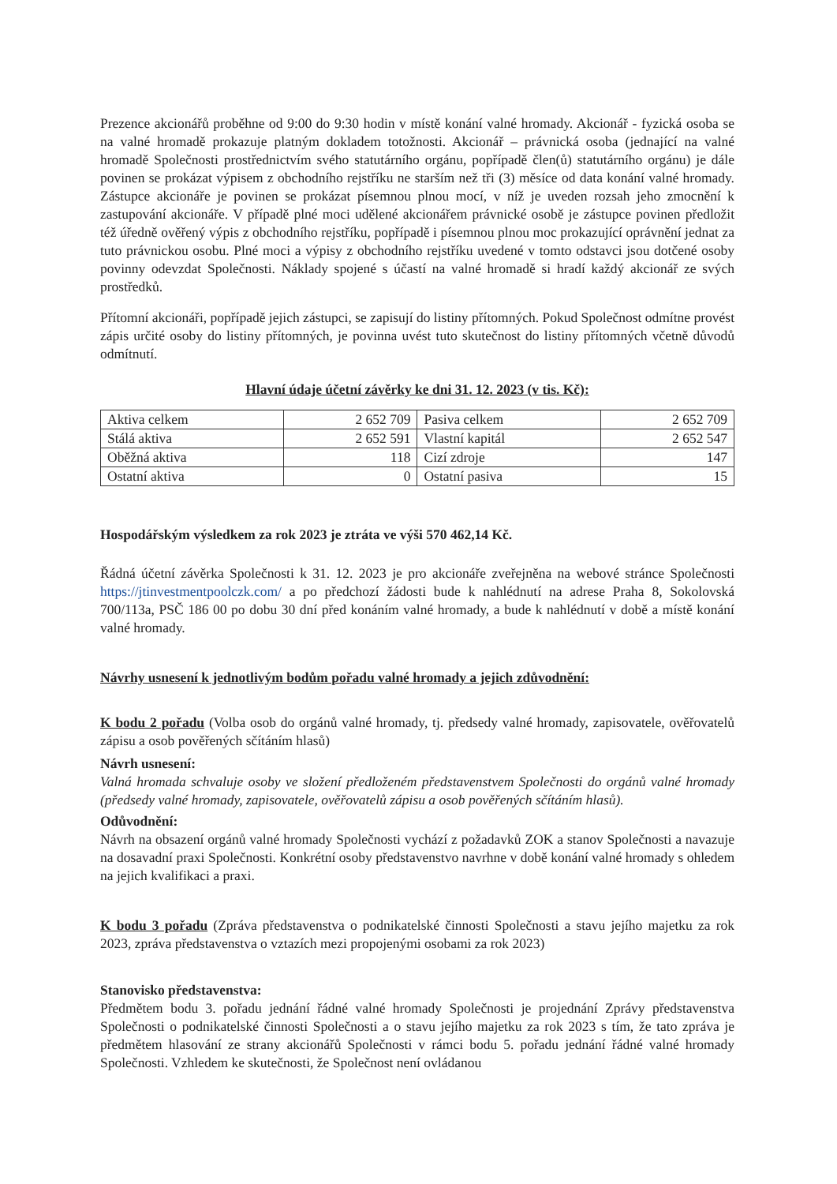Prezence akcionářů proběhne od 9:00 do 9:30 hodin v místě konání valné hromady. Akcionář - fyzická osoba se na valné hromadě prokazuje platným dokladem totožnosti. Akcionář – právnická osoba (jednající na valné hromadě Společnosti prostřednictvím svého statutárního orgánu, popřípadě člen(ů) statutárního orgánu) je dále povinen se prokázat výpisem z obchodního rejstříku ne starším než tři (3) měsíce od data konání valné hromady. Zástupce akcionáře je povinen se prokázat písemnou plnou mocí, v níž je uveden rozsah jeho zmocnění k zastupování akcionáře. V případě plné moci udělené akcionářem právnické osobě je zástupce povinen předložit též úředně ověřený výpis z obchodního rejstříku, popřípadě i písemnou plnou moc prokazující oprávnění jednat za tuto právnickou osobu. Plné moci a výpisy z obchodního rejstříku uvedené v tomto odstavci jsou dotčené osoby povinny odevzdat Společnosti. Náklady spojené s účastí na valné hromadě si hradí každý akcionář ze svých prostředků.
Přítomní akcionáři, popřípadě jejich zástupci, se zapisují do listiny přítomných. Pokud Společnost odmítne provést zápis určité osoby do listiny přítomných, je povinna uvést tuto skutečnost do listiny přítomných včetně důvodů odmítnutí.
Hlavní údaje účetní závěrky ke dni 31. 12. 2023 (v tis. Kč):
| Aktiva celkem | 2 652 709 | Pasiva celkem | 2 652 709 |
| Stálá aktiva | 2 652 591 | Vlastní kapitál | 2 652 547 |
| Oběžná aktiva | 118 | Cizí zdroje | 147 |
| Ostatní aktiva | 0 | Ostatní pasiva | 15 |
Hospodářským výsledkem za rok 2023 je ztráta ve výši 570 462,14 Kč.
Řádná účetní závěrka Společnosti k 31. 12. 2023 je pro akcionáře zveřejněna na webové stránce Společnosti https://jtinvestmentpoolczk.com/ a po předchozí žádosti bude k nahlédnutí na adrese Praha 8, Sokolovská 700/113a, PSČ 186 00 po dobu 30 dní před konáním valné hromady, a bude k nahlédnutí v době a místě konání valné hromady.
Návrhy usnesení k jednotlivým bodům pořadu valné hromady a jejich zdůvodnění:
K bodu 2 pořadu (Volba osob do orgánů valné hromady, tj. předsedy valné hromady, zapisovatele, ověřovatelů zápisu a osob pověřených sčítáním hlasů)
Návrh usnesení:
Valná hromada schvaluje osoby ve složení předloženém představenstvem Společnosti do orgánů valné hromady (předsedy valné hromady, zapisovatele, ověřovatelů zápisu a osob pověřených sčítáním hlasů).
Odůvodnění:
Návrh na obsazení orgánů valné hromady Společnosti vychází z požadavků ZOK a stanov Společnosti a navazuje na dosavadní praxi Společnosti. Konkrétní osoby představenstvo navrhne v době konání valné hromady s ohledem na jejich kvalifikaci a praxi.
K bodu 3 pořadu (Zpráva představenstva o podnikatelské činnosti Společnosti a stavu jejího majetku za rok 2023, zpráva představenstva o vztazích mezi propojenými osobami za rok 2023)
Stanovisko představenstva:
Předmětem bodu 3. pořadu jednání řádné valné hromady Společnosti je projednání Zprávy představenstva Společnosti o podnikatelské činnosti Společnosti a o stavu jejího majetku za rok 2023 s tím, že tato zpráva je předmětem hlasování ze strany akcionářů Společnosti v rámci bodu 5. pořadu jednání řádné valné hromady Společnosti. Vzhledem ke skutečnosti, že Společnost není ovládanou